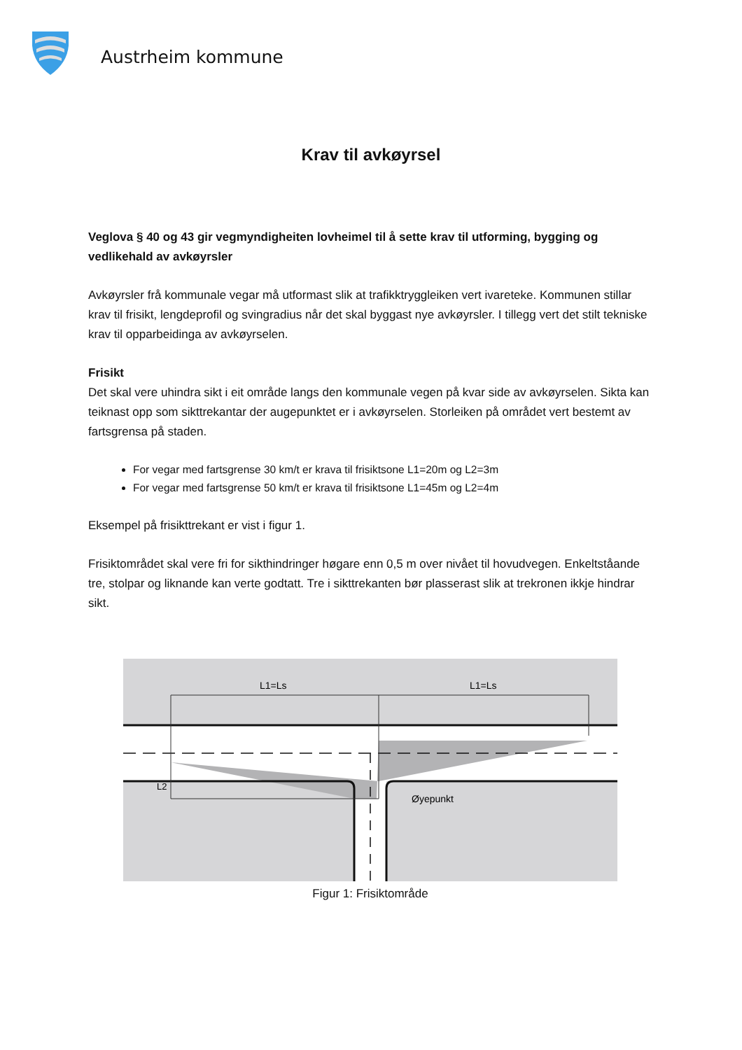Austrheim kommune
Krav til avkøyrsel
Veglova § 40 og 43 gir vegmyndigheiten lovheimel til å sette krav til utforming, bygging og vedlikehald av avkøyrsler
Avkøyrsler frå kommunale vegar må utformast slik at trafikktryggleiken vert ivareteke. Kommunen stillar krav til frisikt, lengdeprofil og svingradius når det skal byggast nye avkøyrsler. I tillegg vert det stilt tekniske krav til opparbeidinga av avkøyrselen.
Frisikt
Det skal vere uhindra sikt i eit område langs den kommunale vegen på kvar side av avkøyrselen. Sikta kan teiknast opp som sikttrekantar der augepunktet er i avkøyrselen. Storleiken på området vert bestemt av fartsgrensa på staden.
For vegar med fartsgrense 30 km/t er krava til frisiktsone L1=20m og L2=3m
For vegar med fartsgrense 50 km/t er krava til frisiktsone L1=45m og L2=4m
Eksempel på frisikttrekant er vist i figur 1.
Frisiktområdet skal vere fri for sikthindringer høgare enn 0,5 m over nivået til hovudvegen. Enkeltståande tre, stolpar og liknande kan verte godtatt. Tre i sikttrekanten bør plasserast slik at trekronen ikkje hindrar sikt.
L1=Ls
L1=Ls
L2
Øyepunkt
Figur 1: Frisiktområde